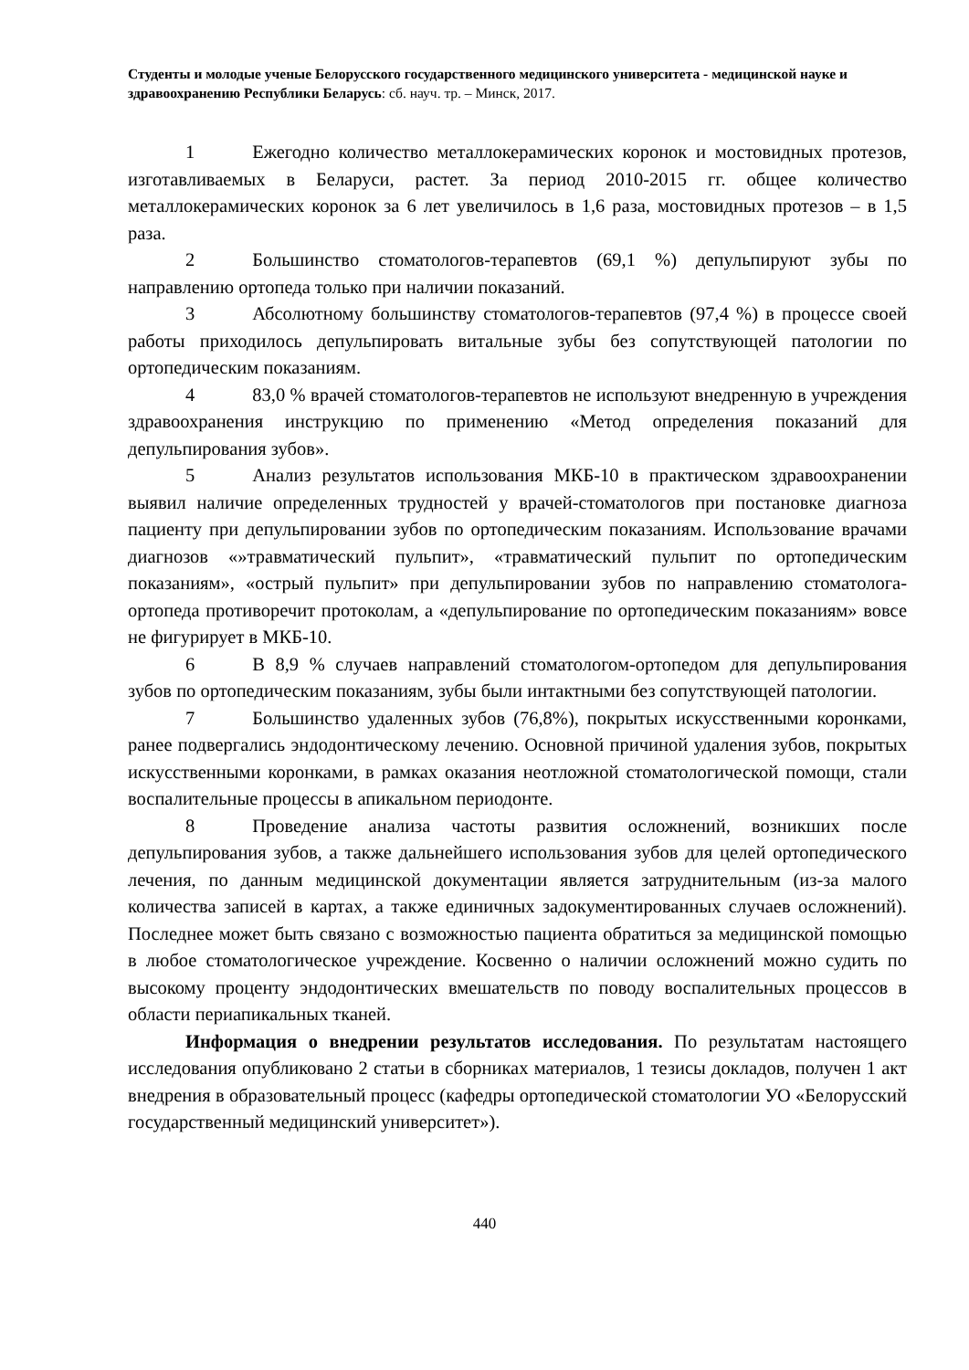Студенты и молодые ученые Белорусского государственного медицинского университета - медицинской науке и здравоохранению Республики Беларусь: сб. науч. тр. – Минск, 2017.
1 Ежегодно количество металлокерамических коронок и мостовидных протезов, изготавливаемых в Беларуси, растет. За период 2010-2015 гг. общее количество металлокерамических коронок за 6 лет увеличилось в 1,6 раза, мостовидных протезов – в 1,5 раза.
2 Большинство стоматологов-терапевтов (69,1 %) депульпируют зубы по направлению ортопеда только при наличии показаний.
3 Абсолютному большинству стоматологов-терапевтов (97,4 %) в процессе своей работы приходилось депульпировать витальные зубы без сопутствующей патологии по ортопедическим показаниям.
4 83,0 % врачей стоматологов-терапевтов не используют внедренную в учреждения здравоохранения инструкцию по применению «Метод определения показаний для депульпирования зубов».
5 Анализ результатов использования МКБ-10 в практическом здравоохранении выявил наличие определенных трудностей у врачей-стоматологов при постановке диагноза пациенту при депульпировании зубов по ортопедическим показаниям. Использование врачами диагнозов «»травматический пульпит», «травматический пульпит по ортопедическим показаниям», «острый пульпит» при депульпировании зубов по направлению стоматолога-ортопеда противоречит протоколам, а «депульпирование по ортопедическим показаниям» вовсе не фигурирует в МКБ-10.
6 В 8,9 % случаев направлений стоматологом-ортопедом для депульпирования зубов по ортопедическим показаниям, зубы были интактными без сопутствующей патологии.
7 Большинство удаленных зубов (76,8%), покрытых искусственными коронками, ранее подвергались эндодонтическому лечению. Основной причиной удаления зубов, покрытых искусственными коронками, в рамках оказания неотложной стоматологической помощи, стали воспалительные процессы в апикальном периодонте.
8 Проведение анализа частоты развития осложнений, возникших после депульпирования зубов, а также дальнейшего использования зубов для целей ортопедического лечения, по данным медицинской документации является затруднительным (из-за малого количества записей в картах, а также единичных задокументированных случаев осложнений). Последнее может быть связано с возможностью пациента обратиться за медицинской помощью в любое стоматологическое учреждение. Косвенно о наличии осложнений можно судить по высокому проценту эндодонтических вмешательств по поводу воспалительных процессов в области периапикальных тканей.
Информация о внедрении результатов исследования. По результатам настоящего исследования опубликовано 2 статьи в сборниках материалов, 1 тезисы докладов, получен 1 акт внедрения в образовательный процесс (кафедры ортопедической стоматологии УО «Белорусский государственный медицинский университет»).
440